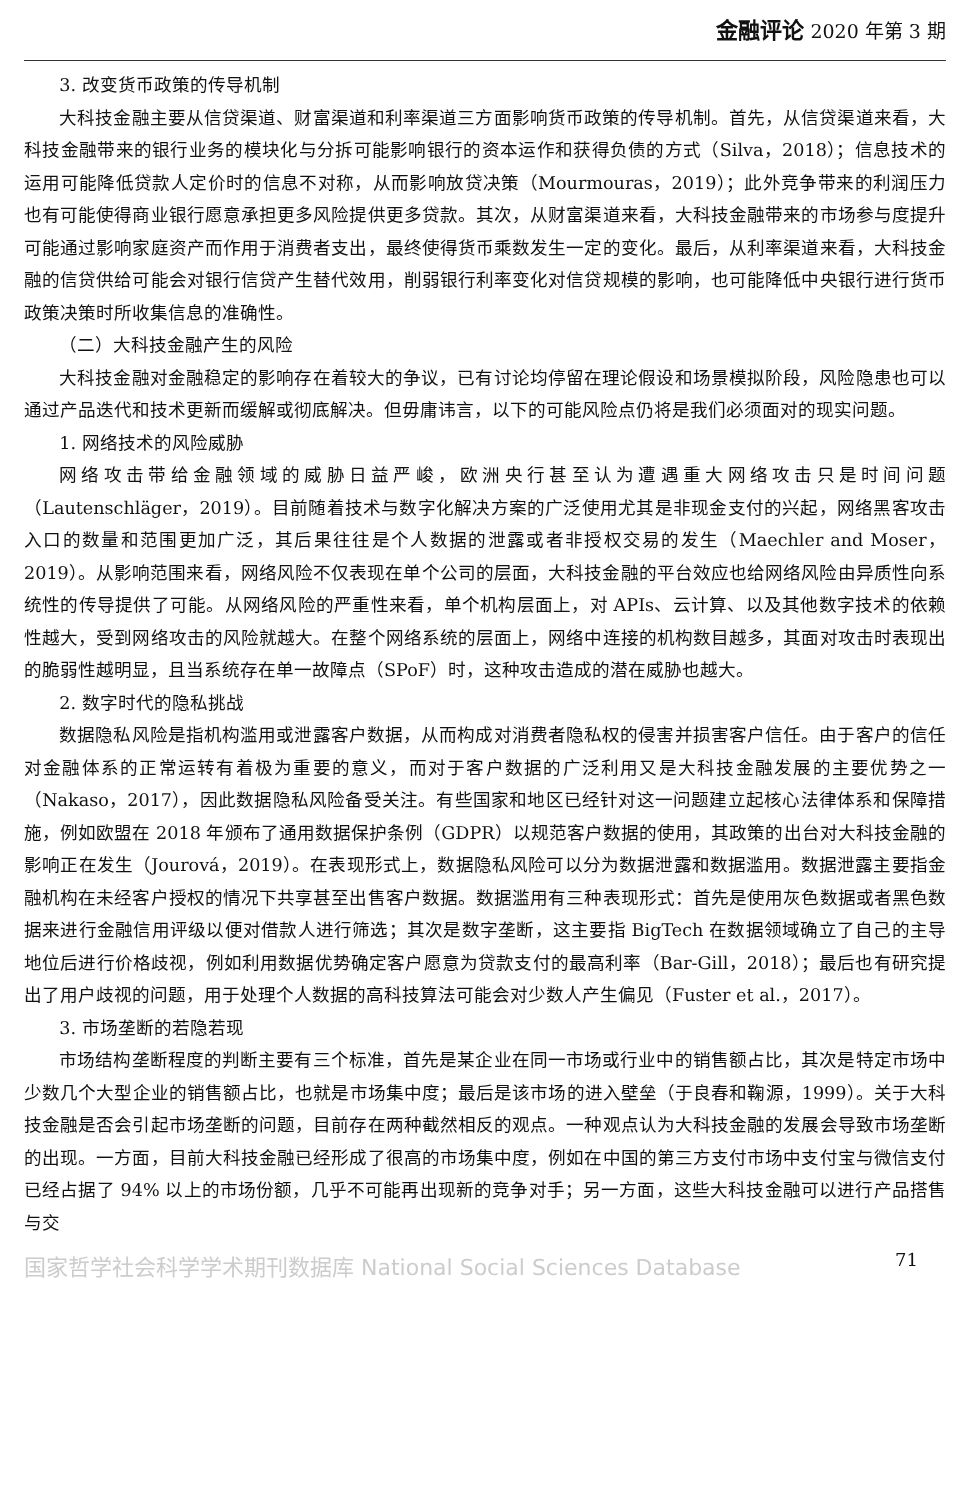金融评论 2020 年第 3 期
3. 改变货币政策的传导机制
大科技金融主要从信贷渠道、财富渠道和利率渠道三方面影响货币政策的传导机制。首先，从信贷渠道来看，大科技金融带来的银行业务的模块化与分拆可能影响银行的资本运作和获得负债的方式（Silva，2018）；信息技术的运用可能降低贷款人定价时的信息不对称，从而影响放贷决策（Mourmouras，2019）；此外竞争带来的利润压力也有可能使得商业银行愿意承担更多风险提供更多贷款。其次，从财富渠道来看，大科技金融带来的市场参与度提升可能通过影响家庭资产而作用于消费者支出，最终使得货币乘数发生一定的变化。最后，从利率渠道来看，大科技金融的信贷供给可能会对银行信贷产生替代效用，削弱银行利率变化对信贷规模的影响，也可能降低中央银行进行货币政策决策时所收集信息的准确性。
（二）大科技金融产生的风险
大科技金融对金融稳定的影响存在着较大的争议，已有讨论均停留在理论假设和场景模拟阶段，风险隐患也可以通过产品迭代和技术更新而缓解或彻底解决。但毋庸讳言，以下的可能风险点仍将是我们必须面对的现实问题。
1. 网络技术的风险威胁
网络攻击带给金融领域的威胁日益严峻，欧洲央行甚至认为遭遇重大网络攻击只是时间问题（Lautenschläger，2019）。目前随着技术与数字化解决方案的广泛使用尤其是非现金支付的兴起，网络黑客攻击入口的数量和范围更加广泛，其后果往往是个人数据的泄露或者非授权交易的发生（Maechler and Moser，2019）。从影响范围来看，网络风险不仅表现在单个公司的层面，大科技金融的平台效应也给网络风险由异质性向系统性的传导提供了可能。从网络风险的严重性来看，单个机构层面上，对 APIs、云计算、以及其他数字技术的依赖性越大，受到网络攻击的风险就越大。在整个网络系统的层面上，网络中连接的机构数目越多，其面对攻击时表现出的脆弱性越明显，且当系统存在单一故障点（SPoF）时，这种攻击造成的潜在威胁也越大。
2. 数字时代的隐私挑战
数据隐私风险是指机构滥用或泄露客户数据，从而构成对消费者隐私权的侵害并损害客户信任。由于客户的信任对金融体系的正常运转有着极为重要的意义，而对于客户数据的广泛利用又是大科技金融发展的主要优势之一（Nakaso，2017），因此数据隐私风险备受关注。有些国家和地区已经针对这一问题建立起核心法律体系和保障措施，例如欧盟在 2018 年颁布了通用数据保护条例（GDPR）以规范客户数据的使用，其政策的出台对大科技金融的影响正在发生（Jourová，2019）。在表现形式上，数据隐私风险可以分为数据泄露和数据滥用。数据泄露主要指金融机构在未经客户授权的情况下共享甚至出售客户数据。数据滥用有三种表现形式：首先是使用灰色数据或者黑色数据来进行金融信用评级以便对借款人进行筛选；其次是数字垄断，这主要指 BigTech 在数据领域确立了自己的主导地位后进行价格歧视，例如利用数据优势确定客户愿意为贷款支付的最高利率（Bar-Gill，2018）；最后也有研究提出了用户歧视的问题，用于处理个人数据的高科技算法可能会对少数人产生偏见（Fuster et al.，2017）。
3. 市场垄断的若隐若现
市场结构垄断程度的判断主要有三个标准，首先是某企业在同一市场或行业中的销售额占比，其次是特定市场中少数几个大型企业的销售额占比，也就是市场集中度；最后是该市场的进入壁垒（于良春和鞠源，1999）。关于大科技金融是否会引起市场垄断的问题，目前存在两种截然相反的观点。一种观点认为大科技金融的发展会导致市场垄断的出现。一方面，目前大科技金融已经形成了很高的市场集中度，例如在中国的第三方支付市场中支付宝与微信支付已经占据了 94% 以上的市场份额，几乎不可能再出现新的竞争对手；另一方面，这些大科技金融可以进行产品搭售与交
国家哲学社会科学学术期刊数据库 National Social Sciences Database 71